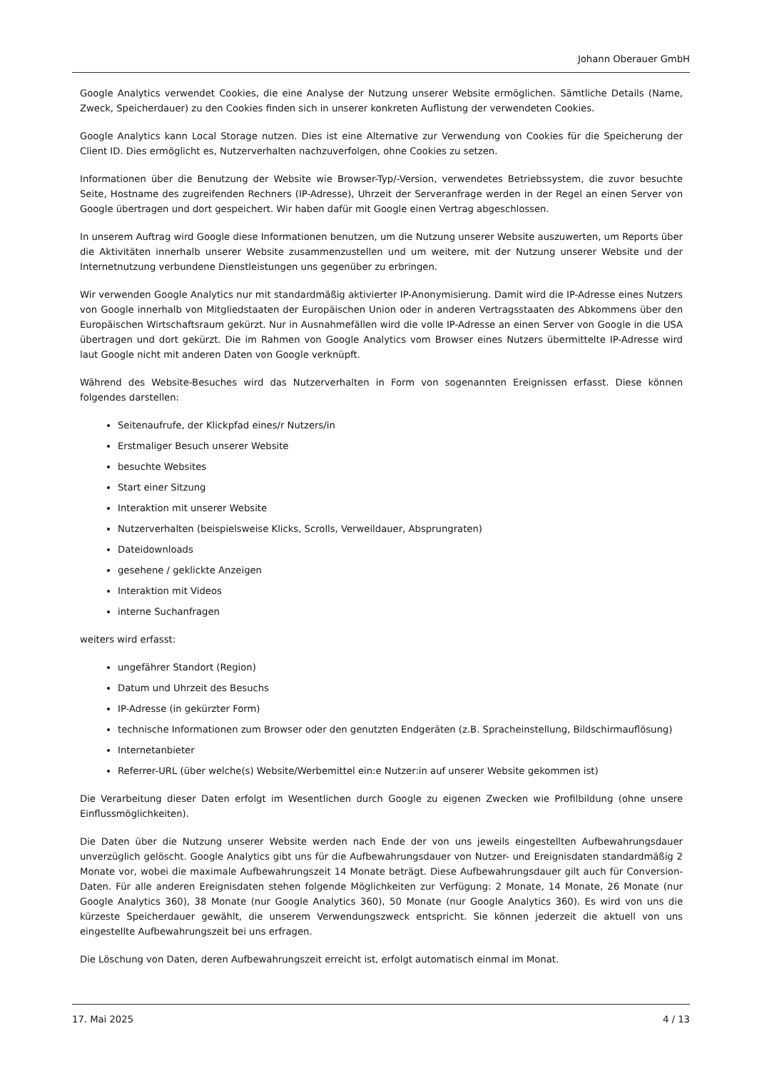Johann Oberauer GmbH
Google Analytics verwendet Cookies, die eine Analyse der Nutzung unserer Website ermöglichen. Sämtliche Details (Name, Zweck, Speicherdauer) zu den Cookies finden sich in unserer konkreten Auflistung der verwendeten Cookies.
Google Analytics kann Local Storage nutzen. Dies ist eine Alternative zur Verwendung von Cookies für die Speicherung der Client ID. Dies ermöglicht es, Nutzerverhalten nachzuverfolgen, ohne Cookies zu setzen.
Informationen über die Benutzung der Website wie Browser-Typ/-Version, verwendetes Betriebssystem, die zuvor besuchte Seite, Hostname des zugreifenden Rechners (IP-Adresse), Uhrzeit der Serveranfrage werden in der Regel an einen Server von Google übertragen und dort gespeichert. Wir haben dafür mit Google einen Vertrag abgeschlossen.
In unserem Auftrag wird Google diese Informationen benutzen, um die Nutzung unserer Website auszuwerten, um Reports über die Aktivitäten innerhalb unserer Website zusammenzustellen und um weitere, mit der Nutzung unserer Website und der Internetnutzung verbundene Dienstleistungen uns gegenüber zu erbringen.
Wir verwenden Google Analytics nur mit standardmäßig aktivierter IP-Anonymisierung. Damit wird die IP-Adresse eines Nutzers von Google innerhalb von Mitgliedstaaten der Europäischen Union oder in anderen Vertragsstaaten des Abkommens über den Europäischen Wirtschaftsraum gekürzt. Nur in Ausnahmefällen wird die volle IP-Adresse an einen Server von Google in die USA übertragen und dort gekürzt. Die im Rahmen von Google Analytics vom Browser eines Nutzers übermittelte IP-Adresse wird laut Google nicht mit anderen Daten von Google verknüpft.
Während des Website-Besuches wird das Nutzerverhalten in Form von sogenannten Ereignissen erfasst. Diese können folgendes darstellen:
Seitenaufrufe, der Klickpfad eines/r Nutzers/in
Erstmaliger Besuch unserer Website
besuchte Websites
Start einer Sitzung
Interaktion mit unserer Website
Nutzerverhalten (beispielsweise Klicks, Scrolls, Verweildauer, Absprungraten)
Dateidownloads
gesehene / geklickte Anzeigen
Interaktion mit Videos
interne Suchanfragen
weiters wird erfasst:
ungefährer Standort (Region)
Datum und Uhrzeit des Besuchs
IP-Adresse (in gekürzter Form)
technische Informationen zum Browser oder den genutzten Endgeräten (z.B. Spracheinstellung, Bildschirmauflösung)
Internetanbieter
Referrer-URL (über welche(s) Website/Werbemittel ein:e Nutzer:in auf unserer Website gekommen ist)
Die Verarbeitung dieser Daten erfolgt im Wesentlichen durch Google zu eigenen Zwecken wie Profilbildung (ohne unsere Einflussmöglichkeiten).
Die Daten über die Nutzung unserer Website werden nach Ende der von uns jeweils eingestellten Aufbewahrungsdauer unverzüglich gelöscht. Google Analytics gibt uns für die Aufbewahrungsdauer von Nutzer- und Ereignisdaten standardmäßig 2 Monate vor, wobei die maximale Aufbewahrungszeit 14 Monate beträgt. Diese Aufbewahrungsdauer gilt auch für Conversion-Daten. Für alle anderen Ereignisdaten stehen folgende Möglichkeiten zur Verfügung: 2 Monate, 14 Monate, 26 Monate (nur Google Analytics 360), 38 Monate (nur Google Analytics 360), 50 Monate (nur Google Analytics 360). Es wird von uns die kürzeste Speicherdauer gewählt, die unserem Verwendungszweck entspricht. Sie können jederzeit die aktuell von uns eingestellte Aufbewahrungszeit bei uns erfragen.
Die Löschung von Daten, deren Aufbewahrungszeit erreicht ist, erfolgt automatisch einmal im Monat.
17. Mai 2025 4 / 13